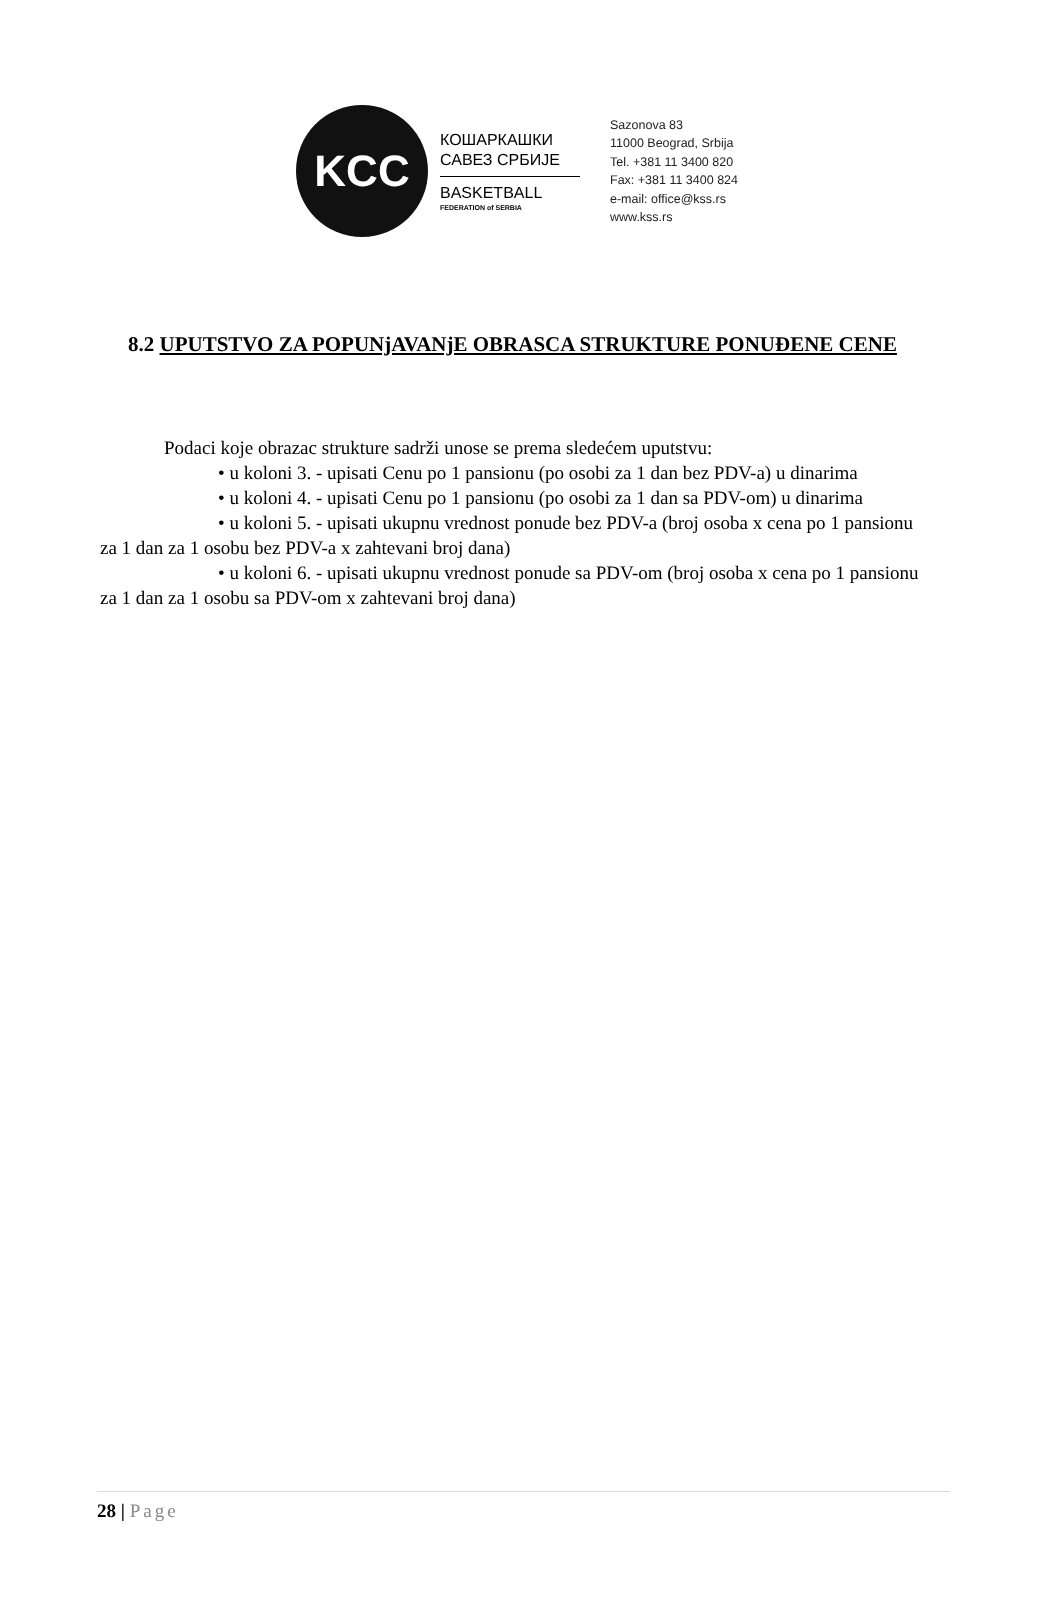KCC
КОШАРКАШКИ
САВЕЗ СРБИЈЕ
BASKETBALL
FEDERATION of SERBIA
Sazonova 83
11000 Beograd, Srbija
Tel. +381 11 3400 820
Fax: +381 11 3400 824
e-mail: office@kss.rs
www.kss.rs
8.2 UPUTSTVO ZA POPUNjAVANjE OBRASCA STRUKTURE PONUĐENE CENE
Podaci koje obrazac strukture sadrži unose se prema sledećem uputstvu:
• u koloni 3. - upisati Cenu po 1 pansionu (po osobi za 1 dan bez PDV-a) u dinarima
• u koloni 4. - upisati Cenu po 1 pansionu (po osobi za 1 dan sa PDV-om) u dinarima
• u koloni 5. - upisati ukupnu vrednost ponude bez PDV-a (broj osoba x cena po 1 pansionu za 1 dan za 1 osobu bez PDV-a x zahtevani broj dana)
• u koloni 6. - upisati ukupnu vrednost ponude sa PDV-om (broj osoba x cena po 1 pansionu za 1 dan za 1 osobu sa PDV-om x zahtevani broj dana)
28 | Page